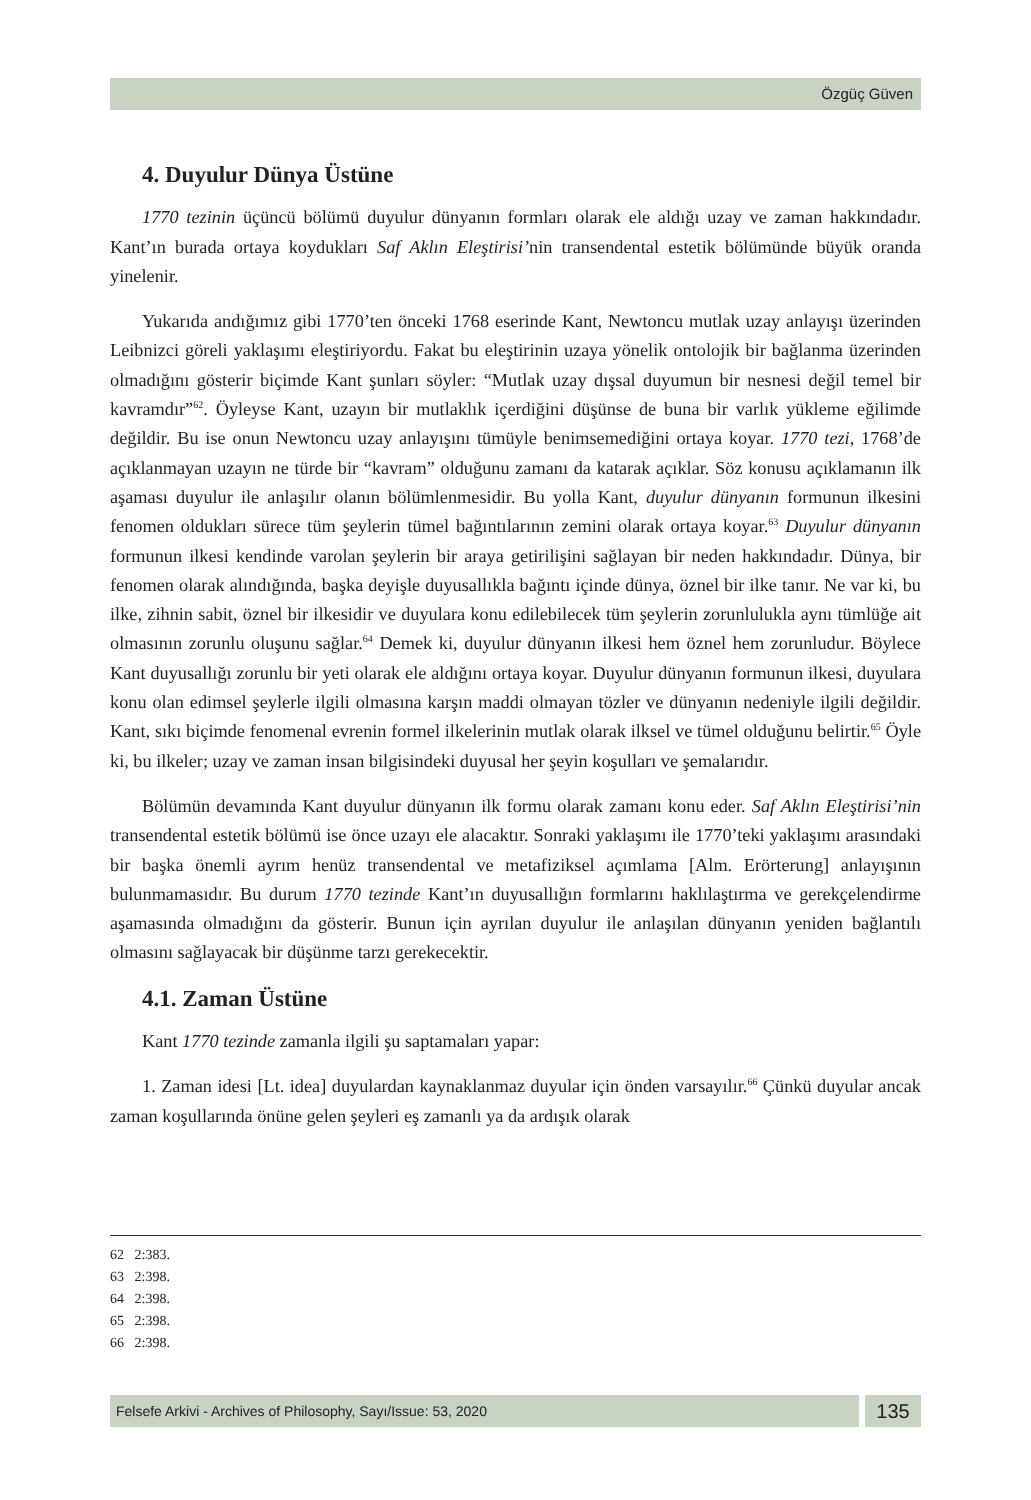Özgüç Güven
4. Duyulur Dünya Üstüne
1770 tezinin üçüncü bölümü duyulur dünyanın formları olarak ele aldığı uzay ve zaman hakkındadır. Kant’ın burada ortaya koydukları Saf Aklın Eleştirisi’nin transendental estetik bölümünde büyük oranda yinelenir.
Yukarıda andığımız gibi 1770’ten önceki 1768 eserinde Kant, Newtoncu mutlak uzay anlayışı üzerinden Leibnizci göreli yaklaşımı eleştiriyordu. Fakat bu eleştirinin uzaya yönelik ontolojik bir bağlanma üzerinden olmadığını gösterir biçimde Kant şunları söyler: “Mutlak uzay dışsal duyumun bir nesnesi değil temel bir kavramdır”<sup>62</sup>. Öyleyse Kant, uzayın bir mutlaklık içerdiğini düşünse de buna bir varlık yükleme eğilimde değildir. Bu ise onun Newtoncu uzay anlayışını tümüyle benimsemediğini ortaya koyar. 1770 tezi, 1768’de açıklanmayan uzayın ne türde bir “kavram” olduğunu zamanı da katarak açıklar. Söz konusu açıklamanın ilk aşaması duyulur ile anlaşılır olanın bölümlenmesidir. Bu yolla Kant, duyulur dünyanın formunun ilkesini fenomen oldukları sürece tüm şeylerin tümel bağıntılarının zemini olarak ortaya koyar.<sup>63</sup> Duyulur dünyanın formunun ilkesi kendinde varolan şeylerin bir araya getirilişini sağlayan bir neden hakkındadır. Dünya, bir fenomen olarak alındığında, başka deyişle duyusallıkla bağıntı içinde dünya, öznel bir ilke tanır. Ne var ki, bu ilke, zihnin sabit, öznel bir ilkesidir ve duyulara konu edilebilecek tüm şeylerin zorunlulukla aynı tümlüğe ait olmasının zorunlu oluşunu sağlar.<sup>64</sup> Demek ki, duyulur dünyanın ilkesi hem öznel hem zorunludur. Böylece Kant duyusallığı zorunlu bir yeti olarak ele aldığını ortaya koyar. Duyulur dünyanın formunun ilkesi, duyulara konu olan edimsel şeylerle ilgili olmasına karşın maddi olmayan tözler ve dünyanın nedeniyle ilgili değildir. Kant, sıkı biçimde fenomenal evrenin formel ilkelerinin mutlak olarak ilksel ve tümel olduğunu belirtir.<sup>65</sup> Öyle ki, bu ilkeler; uzay ve zaman insan bilgisindeki duyusal her şeyin koşulları ve şemalarıdır.
Bölümün devamında Kant duyulur dünyanın ilk formu olarak zamanı konu eder. Saf Aklın Eleştirisi’nin transendental estetik bölümü ise önce uzayı ele alacaktır. Sonraki yaklaşımı ile 1770’teki yaklaşımı arasındaki bir başka önemli ayrım henüz transendental ve metafiziksel açımlama [Alm. Erörterung] anlayışının bulunmamasıdır. Bu durum 1770 tezinde Kant’ın duyusallığın formlarını haklılaştırma ve gerekçelendirme aşamasında olmadığını da gösterir. Bunun için ayrılan duyulur ile anlaşılan dünyanın yeniden bağlantılı olmasını sağlayacak bir düşünme tarzı gerekecektir.
4.1. Zaman Üstüne
Kant 1770 tezinde zamanla ilgili şu saptamaları yapar:
1. Zaman idesi [Lt. idea] duyulardan kaynaklanmaz duyular için önden varsayılır.<sup>66</sup> Çünkü duyular ancak zaman koşullarında önüne gelen şeyleri eş zamanlı ya da ardışık olarak
62 2:383.
63 2:398.
64 2:398.
65 2:398.
66 2:398.
Felsefe Arkivi - Archives of Philosophy, Sayı/Issue: 53, 2020
135